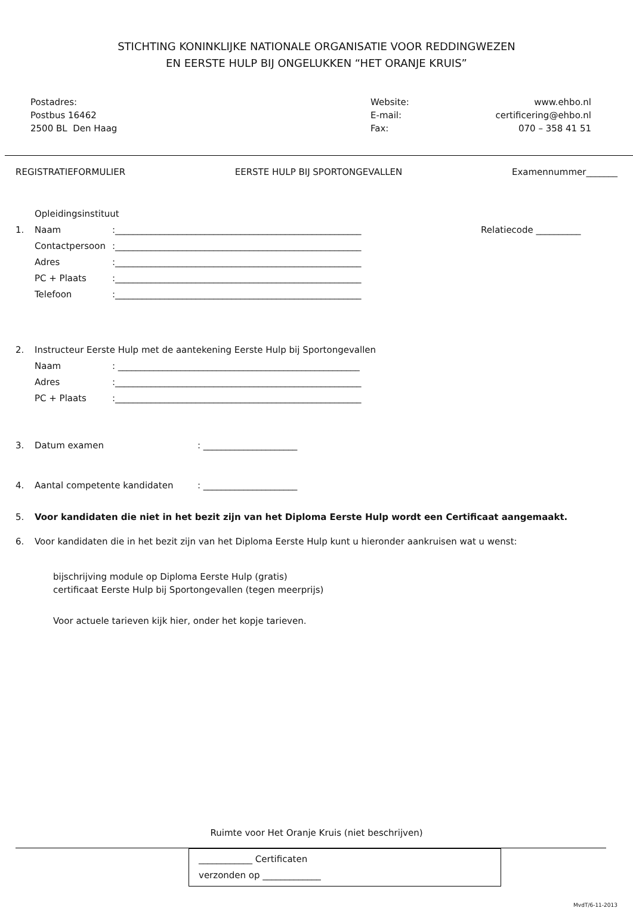STICHTING KONINKLIJKE NATIONALE ORGANISATIE VOOR REDDINGWEZEN
EN EERSTE HULP BIJ ONGELUKKEN “HET ORANJE KRUIS”
Postadres:
Postbus 16462
2500 BL Den Haag
Website: www.ehbo.nl E-mail: certificering@ehbo.nl Fax: 070 – 358 41 51
REGISTRATIEFORMULIER EERSTE HULP BIJ SPORTONGEVALLEN Examennummer_______
Opleidingsinstituut
1. Naam:_______________________________________________________ Relatiecode __________
Contactpersoon:_______________________________________________________
Adres:_______________________________________________________
PC + Plaats:_______________________________________________________
Telefoon:_______________________________________________________
2. Instructeur Eerste Hulp met de aantekening Eerste Hulp bij Sportongevallen
Naam: ______________________________________________________
Adres:_______________________________________________________
PC + Plaats:_______________________________________________________
3. Datum examen: _____________________
4. Aantal competente kandidaten: _____________________
5. Voor kandidaten die niet in het bezit zijn van het Diploma Eerste Hulp wordt een Certificaat aangemaakt.
6. Voor kandidaten die in het bezit zijn van het Diploma Eerste Hulp kunt u hieronder aankruisen wat u wenst:
bijschrijving module op Diploma Eerste Hulp (gratis)
certificaat Eerste Hulp bij Sportongevallen (tegen meerprijs)
Voor actuele tarieven kijk hier, onder het kopje tarieven.
Ruimte voor Het Oranje Kruis (niet beschrijven)
____________ Certificaten
verzonden op _____________
MvdT/6-11-2013